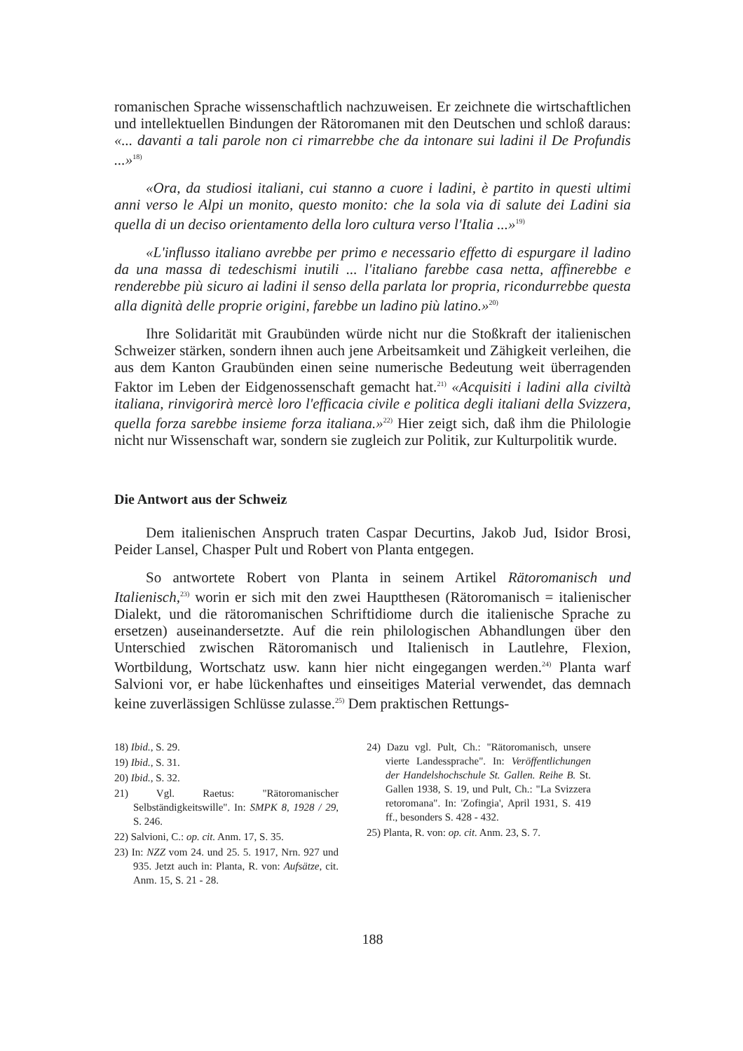romanischen Sprache wissenschaftlich nachzuweisen. Er zeichnete die wirtschaftlichen und intellektuellen Bindungen der Rätoromanen mit den Deutschen und schloß daraus: «... davanti a tali parole non ci rimarrebbe che da intonare sui ladini il De Profundis ...»<sup>18)</sup>
«Ora, da studiosi italiani, cui stanno a cuore i ladini, è partito in questi ultimi anni verso le Alpi un monito, questo monito: che la sola via di salute dei Ladini sia quella di un deciso orientamento della loro cultura verso l'Italia ...»<sup>19)</sup>
«L'influsso italiano avrebbe per primo e necessario effetto di espurgare il ladino da una massa di tedeschismi inutili ... l'italiano farebbe casa netta, affinerebbe e renderebbe più sicuro ai ladini il senso della parlata lor propria, ricondurrebbe questa alla dignità delle proprie origini, farebbe un ladino più latino.»<sup>20)</sup>
Ihre Solidarität mit Graubünden würde nicht nur die Stoßkraft der italienischen Schweizer stärken, sondern ihnen auch jene Arbeitsamkeit und Zähigkeit verleihen, die aus dem Kanton Graubünden einen seine numerische Bedeutung weit überragenden Faktor im Leben der Eidgenossenschaft gemacht hat.<sup>21)</sup> «Acquisiti i ladini alla civiltà italiana, rinvigorirà mercè loro l'efficacia civile e politica degli italiani della Svizzera, quella forza sarebbe insieme forza italiana.»<sup>22)</sup> Hier zeigt sich, daß ihm die Philologie nicht nur Wissenschaft war, sondern sie zugleich zur Politik, zur Kulturpolitik wurde.
Die Antwort aus der Schweiz
Dem italienischen Anspruch traten Caspar Decurtins, Jakob Jud, Isidor Brosi, Peider Lansel, Chasper Pult und Robert von Planta entgegen.
So antwortete Robert von Planta in seinem Artikel Rätoromanisch und Italienisch,<sup>23)</sup> worin er sich mit den zwei Hauptthesen (Rätoromanisch = italienischer Dialekt, und die rätoromanischen Schriftidiome durch die italienische Sprache zu ersetzen) auseinandersetzte. Auf die rein philologischen Abhandlungen über den Unterschied zwischen Rätoromanisch und Italienisch in Lautlehre, Flexion, Wortbildung, Wortschatz usw. kann hier nicht eingegangen werden.<sup>24)</sup> Planta warf Salvioni vor, er habe lückenhaftes und einseitiges Material verwendet, das demnach keine zuverlässigen Schlüsse zulasse.<sup>25)</sup> Dem praktischen Rettungs-
18) Ibid., S. 29.
19) Ibid., S. 31.
20) Ibid., S. 32.
21) Vgl. Raetus: "Rätoromanischer Selbständigkeitswille". In: SMPK 8, 1928 / 29, S. 246.
22) Salvioni, C.: op. cit. Anm. 17, S. 35.
23) In: NZZ vom 24. und 25. 5. 1917, Nrn. 927 und 935. Jetzt auch in: Planta, R. von: Aufsätze, cit. Anm. 15, S. 21 - 28.
24) Dazu vgl. Pult, Ch.: "Rätoromanisch, unsere vierte Landessprache". In: Veröffentlichungen der Handelshochschule St. Gallen. Reihe B. St. Gallen 1938, S. 19, und Pult, Ch.: "La Svizzera retoromana". In: 'Zofingia', April 1931, S. 419 ff., besonders S. 428 - 432.
25) Planta, R. von: op. cit. Anm. 23, S. 7.
188